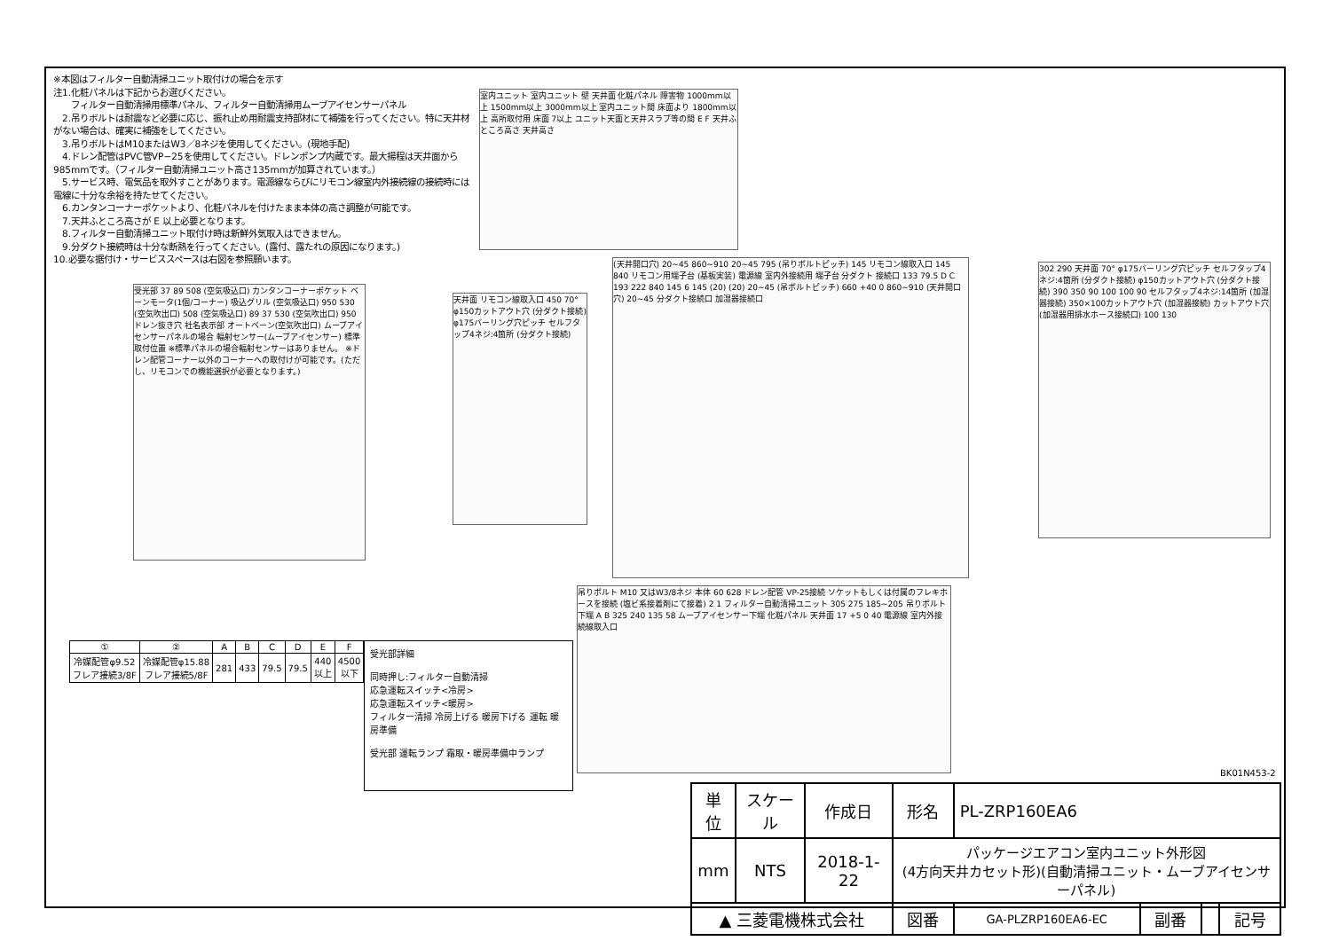※本図はフィルター自動清掃ユニット取付けの場合を示す
注1.化粧パネルは下記からお選びください。
　　フィルター自動清掃用標準パネル、フィルター自動清掃用ムーブアイセンサーパネル
　2.吊りボルトは耐震など必要に応じ、振れ止め用耐震支持部材にて補強を行ってください。特に天井材がない場合は、確実に補強をしてください。
　3.吊りボルトはM10またはW3／8ネジを使用してください。(現地手配)
　4.ドレン配管はPVC管VP−25を使用してください。ドレンポンプ内蔵です。最大揚程は天井面から985mmです。（フィルター自動清掃ユニット高さ135mmが加算されています。）
　5.サービス時、電気品を取外すことがあります。電源線ならびにリモコン線室内外接続線の接続時には電線に十分な余裕を持たせてください。
　6.カンタンコーナーポケットより、化粧パネルを付けたまま本体の高さ調整が可能です。
　7.天井ふところ高さが E 以上必要となります。
　8.フィルター自動清掃ユニット取付け時は新鮮外気取入はできません。
　9.分ダクト接続時は十分な断熱を行ってください。(露付、露たれの原因になります。)
10.必要な据付け・サービススペースは右図を参照願います。
室内ユニット 室内ユニット 壁 天井面 化粧パネル 障害物 1000mm以上 1500mm以上 3000mm以上 室内ユニット間 床面より 1800mm以上 高所取付用 床面 7以上 ユニット天面と天井スラブ等の間 E F 天井ふところ高さ 天井高さ
受光部 37 89 508 (空気吸込口) カンタンコーナーポケット ベーンモータ(1個/コーナー) 吸込グリル (空気吸込口) 950 530 (空気吹出口) 508 (空気吸込口) 89 37 530 (空気吹出口) 950 ドレン抜き穴 社名表示部 オートベーン(空気吹出口) ムーブアイセンサーパネルの場合 輻射センサー(ムーブアイセンサー) 標準取付位置 ※標準パネルの場合輻射センサーはありません。 ※ドレン配管コーナー以外のコーナーへの取付けが可能です。(ただし、リモコンでの機能選択が必要となります。)
天井面 リモコン線取入口 450 70° φ150カットアウト穴 (分ダクト接続) φ175バーリング穴ピッチ セルフタップ4ネジ:4箇所 (分ダクト接続)
(天井開口穴) 20~45 860~910 20~45 795 (吊りボルトピッチ) 145 リモコン線取入口 145 840 リモコン用端子台 (基板実装) 電源線 室内外接続用 端子台 分ダクト 接続口 133 79.5 D C 193 222 840 145 6 145 (20) (20) 20~45 (吊ボルトピッチ) 660 +40 0 860~910 (天井開口穴) 20~45 分ダクト接続口 加湿器接続口
302 290 天井面 70° φ175バーリング穴ピッチ セルフタップ4ネジ:4箇所 (分ダクト接続) φ150カットアウト穴 (分ダクト接続) 390 350 90 100 100 90 セルフタップ4ネジ:14箇所 (加湿器接続) 350×100カットアウト穴 (加湿器接続) カットアウト穴 (加湿器用排水ホース接続口) 100 130
吊りボルト M10 又はW3/8ネジ 本体 60 628 ドレン配管 VP-25接続 ソケットもしくは付属のフレキホースを接続 (塩ビ系接着剤にて接着) 2 1 フィルター自動清掃ユニット 305 275 185~205 吊りボルト下端 A B 325 240 135 58 ムーブアイセンサー下端 化粧パネル 天井面 17 +5 0 40 電源線 室内外接続線取入口
| ① | ② | A | B | C | D | E | F |
| --- | --- | --- | --- | --- | --- | --- | --- |
| 冷媒配管φ9.52 フレア接続3/8F | 冷媒配管φ15.88 フレア接続5/8F | 281 | 433 | 79.5 | 79.5 | 440 以上 | 4500 以下 |
受光部詳細
同時押し:フィルター自動清掃
応急運転スイッチ<冷房>
応急運転スイッチ<暖房>
フィルター清掃 冷房上げる 暖房下げる 運転 暖房準備
受光部 運転ランプ 霜取・暖房準備中ランプ
BK01N453-2
| 単位 | スケール | 作成日 | 形名 | PL-ZRP160EA6 | | | |
| mm | NTS | 2018-1-22 | パッケージエアコン室内ユニット外形図 (4方向天井カセット形)(自動清掃ユニット・ムーブアイセンサーパネル) | | | | |
| ▲ 三菱電機株式会社 | | | 図番 | GA-PLZRP160EA6-EC | 副番 | | 記号 |